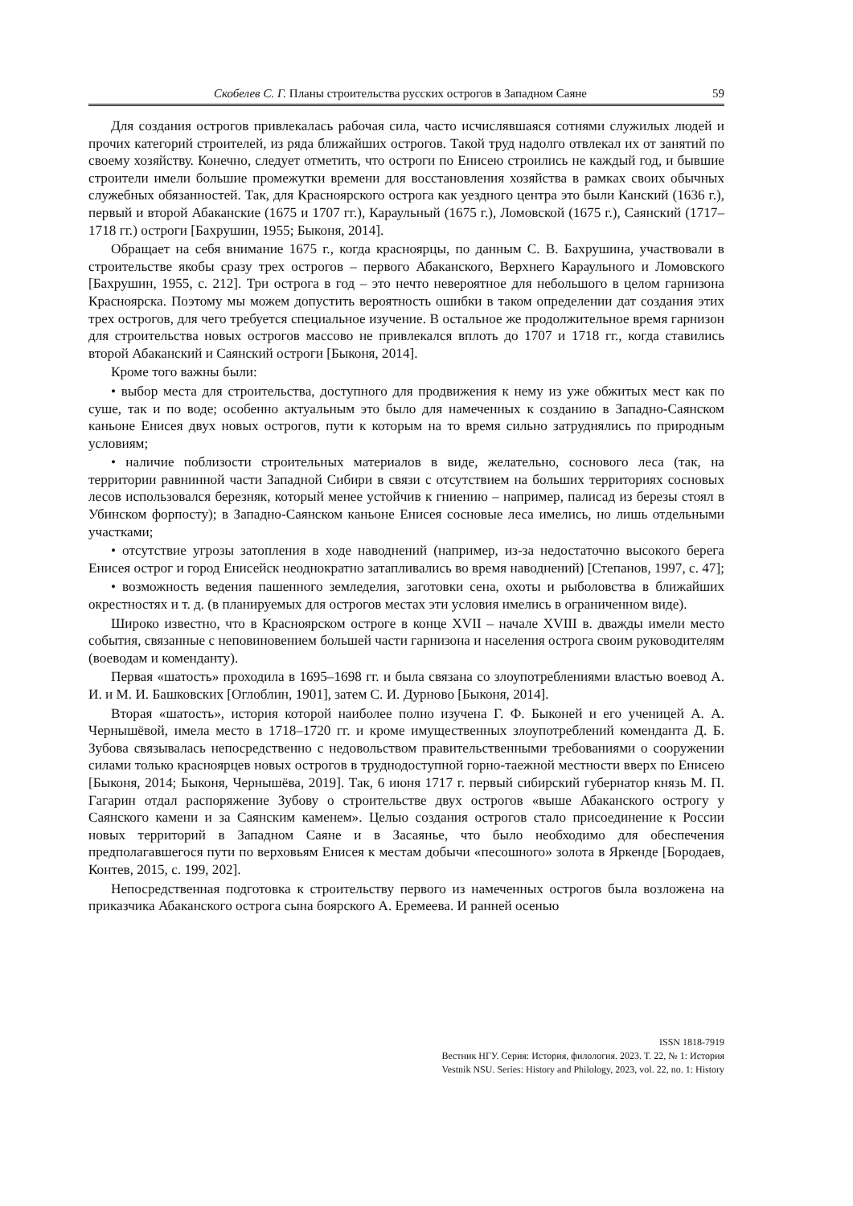Скобелев С. Г. Планы строительства русских острогов в Западном Саяне 59
Для создания острогов привлекалась рабочая сила, часто исчислявшаяся сотнями служилых людей и прочих категорий строителей, из ряда ближайших острогов. Такой труд надолго отвлекал их от занятий по своему хозяйству. Конечно, следует отметить, что остроги по Енисею строились не каждый год, и бывшие строители имели большие промежутки времени для восстановления хозяйства в рамках своих обычных служебных обязанностей. Так, для Красноярского острога как уездного центра это были Канский (1636 г.), первый и второй Абаканские (1675 и 1707 гг.), Караульный (1675 г.), Ломовской (1675 г.), Саянский (1717–1718 гг.) остроги [Бахрушин, 1955; Быконя, 2014].
Обращает на себя внимание 1675 г., когда красноярцы, по данным С. В. Бахрушина, участвовали в строительстве якобы сразу трех острогов – первого Абаканского, Верхнего Караульного и Ломовского [Бахрушин, 1955, с. 212]. Три острога в год – это нечто невероятное для небольшого в целом гарнизона Красноярска. Поэтому мы можем допустить вероятность ошибки в таком определении дат создания этих трех острогов, для чего требуется специальное изучение. В остальное же продолжительное время гарнизон для строительства новых острогов массово не привлекался вплоть до 1707 и 1718 гг., когда ставились второй Абаканский и Саянский остроги [Быконя, 2014].
Кроме того важны были:
• выбор места для строительства, доступного для продвижения к нему из уже обжитых мест как по суше, так и по воде; особенно актуальным это было для намеченных к созданию в Западно-Саянском каньоне Енисея двух новых острогов, пути к которым на то время сильно затруднялись по природным условиям;
• наличие поблизости строительных материалов в виде, желательно, соснового леса (так, на территории равнинной части Западной Сибири в связи с отсутствием на больших территориях сосновых лесов использовался березняк, который менее устойчив к гниению – например, палисад из березы стоял в Убинском форпосту); в Западно-Саянском каньоне Енисея сосновые леса имелись, но лишь отдельными участками;
• отсутствие угрозы затопления в ходе наводнений (например, из-за недостаточно высокого берега Енисея острог и город Енисейск неоднократно затапливались во время наводнений) [Степанов, 1997, с. 47];
• возможность ведения пашенного земледелия, заготовки сена, охоты и рыболовства в ближайших окрестностях и т. д. (в планируемых для острогов местах эти условия имелись в ограниченном виде).
Широко известно, что в Красноярском остроге в конце XVII – начале XVIII в. дважды имели место события, связанные с неповиновением большей части гарнизона и населения острога своим руководителям (воеводам и коменданту).
Первая «шатость» проходила в 1695–1698 гг. и была связана со злоупотреблениями властью воевод А. И. и М. И. Башковских [Оглоблин, 1901], затем С. И. Дурново [Быконя, 2014].
Вторая «шатость», история которой наиболее полно изучена Г. Ф. Быконей и его ученицей А. А. Чернышёвой, имела место в 1718–1720 гг. и кроме имущественных злоупотреблений коменданта Д. Б. Зубова связывалась непосредственно с недовольством правительственными требованиями о сооружении силами только красноярцев новых острогов в труднодоступной горно-таежной местности вверх по Енисею [Быконя, 2014; Быконя, Чернышёва, 2019]. Так, 6 июня 1717 г. первый сибирский губернатор князь М. П. Гагарин отдал распоряжение Зубову о строительстве двух острогов «выше Абаканского острогу у Саянского камени и за Саянским каменем». Целью создания острогов стало присоединение к России новых территорий в Западном Саяне и в Засаянье, что было необходимо для обеспечения предполагавшегося пути по верховьям Енисея к местам добычи «песошного» золота в Яркенде [Бородаев, Контев, 2015, с. 199, 202].
Непосредственная подготовка к строительству первого из намеченных острогов была возложена на приказчика Абаканского острога сына боярского А. Еремеева. И ранней осенью
ISSN 1818-7919
Вестник НГУ. Серия: История, филология. 2023. Т. 22, № 1: История
Vestnik NSU. Series: History and Philology, 2023, vol. 22, no. 1: History